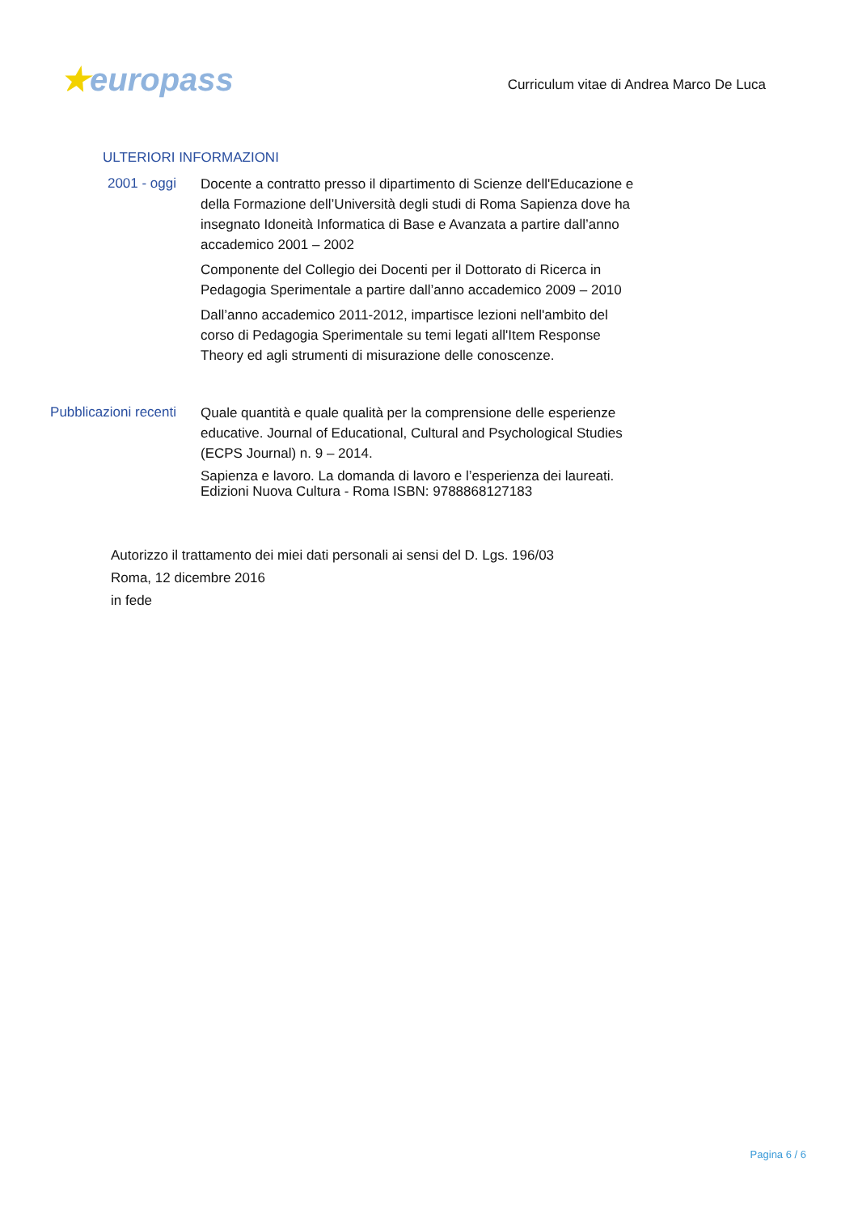★europass
Curriculum vitae di Andrea Marco De Luca
ULTERIORI INFORMAZIONI
2001 - oggi
Docente a contratto presso il dipartimento di Scienze dell'Educazione e della Formazione dell’Università degli studi di Roma Sapienza dove ha insegnato Idoneità Informatica di Base e Avanzata a partire dall’anno accademico 2001 – 2002
Componente del Collegio dei Docenti per il Dottorato di Ricerca in Pedagogia Sperimentale a partire dall’anno accademico 2009 – 2010
Dall’anno accademico 2011-2012, impartisce lezioni nell'ambito del corso di Pedagogia Sperimentale su temi legati all'Item Response Theory ed agli strumenti di misurazione delle conoscenze.
Pubblicazioni recenti
Quale quantità e quale qualità per la comprensione delle esperienze educative. Journal of Educational, Cultural and Psychological Studies (ECPS Journal) n. 9 – 2014.
Sapienza e lavoro. La domanda di lavoro e l’esperienza dei laureati. Edizioni Nuova Cultura - Roma ISBN: 9788868127183
Autorizzo il trattamento dei miei dati personali ai sensi del D. Lgs. 196/03
Roma, 12 dicembre 2016
in fede
Pagina 6 / 6